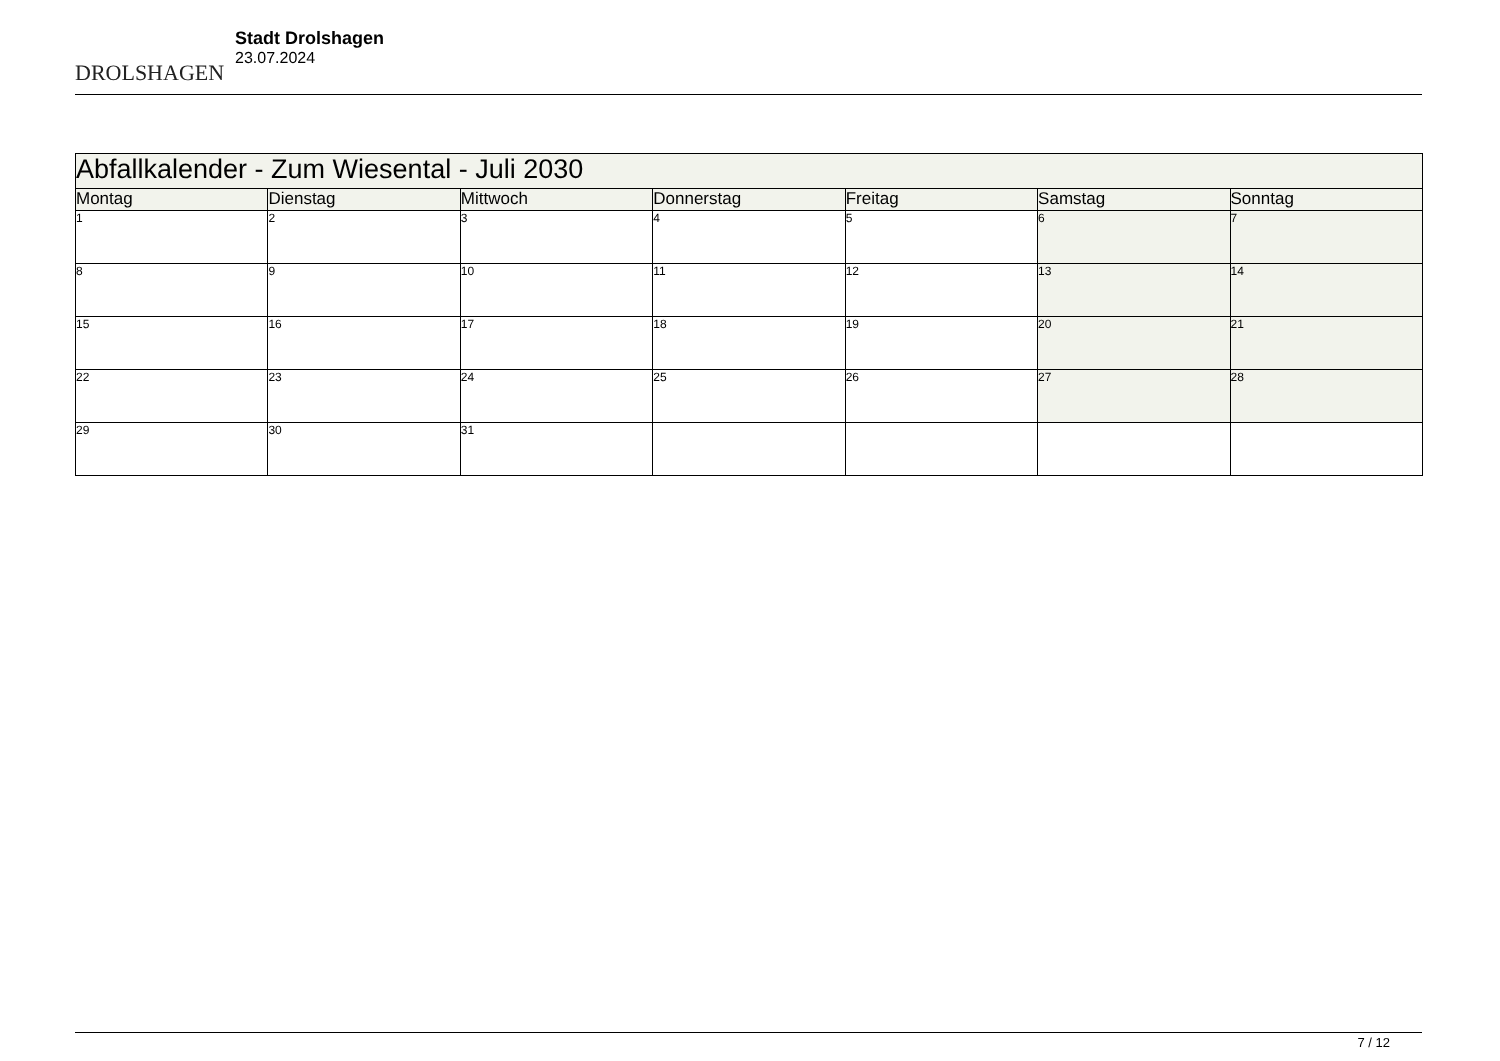DROLSHAGEN
Stadt Drolshagen
23.07.2024
| Abfallkalender - Zum Wiesental - Juli 2030 | | | | | | |
| --- | --- | --- | --- | --- | --- | --- |
| Montag | Dienstag | Mittwoch | Donnerstag | Freitag | Samstag | Sonntag |
| 1 | 2 | 3 | 4 | 5 | 6 | 7 |
| 8 | 9 | 10 | 11 | 12 | 13 | 14 |
| 15 | 16 | 17 | 18 | 19 | 20 | 21 |
| 22 | 23 | 24 | 25 | 26 | 27 | 28 |
| 29 | 30 | 31 | | | | |
7 / 12